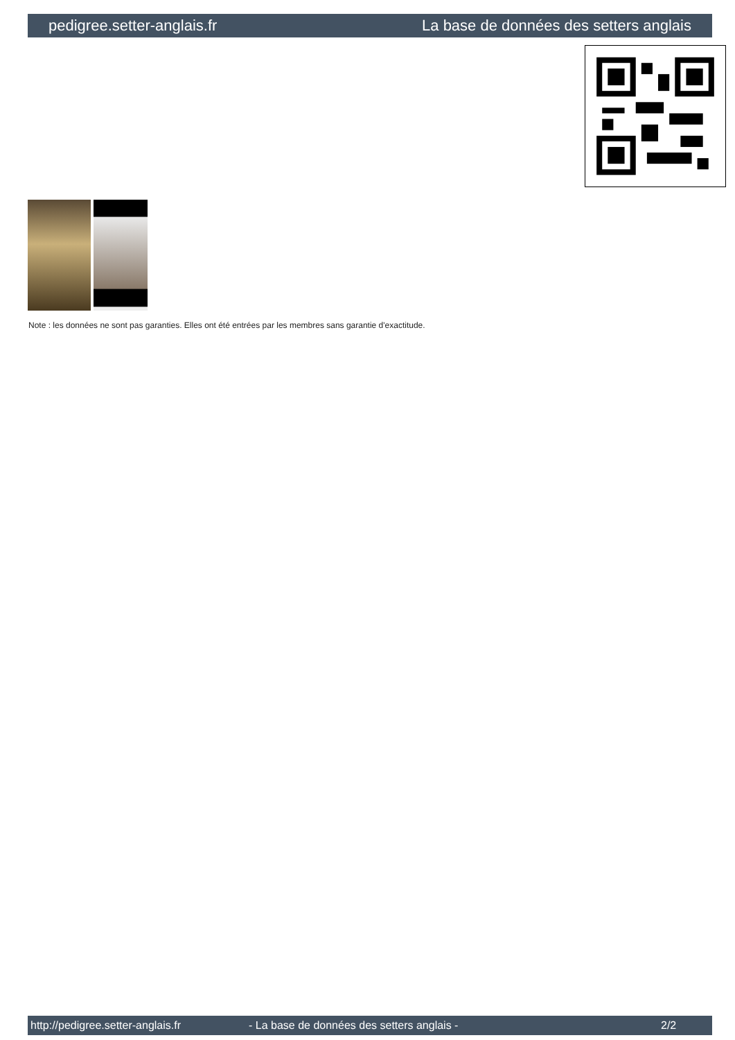pedigree.setter-anglais.fr La base de données des setters anglais
Note : les données ne sont pas garanties. Elles ont été entrées par les membres sans garantie d'exactitude.
http://pedigree.setter-anglais.fr - La base de données des setters anglais - 2/2